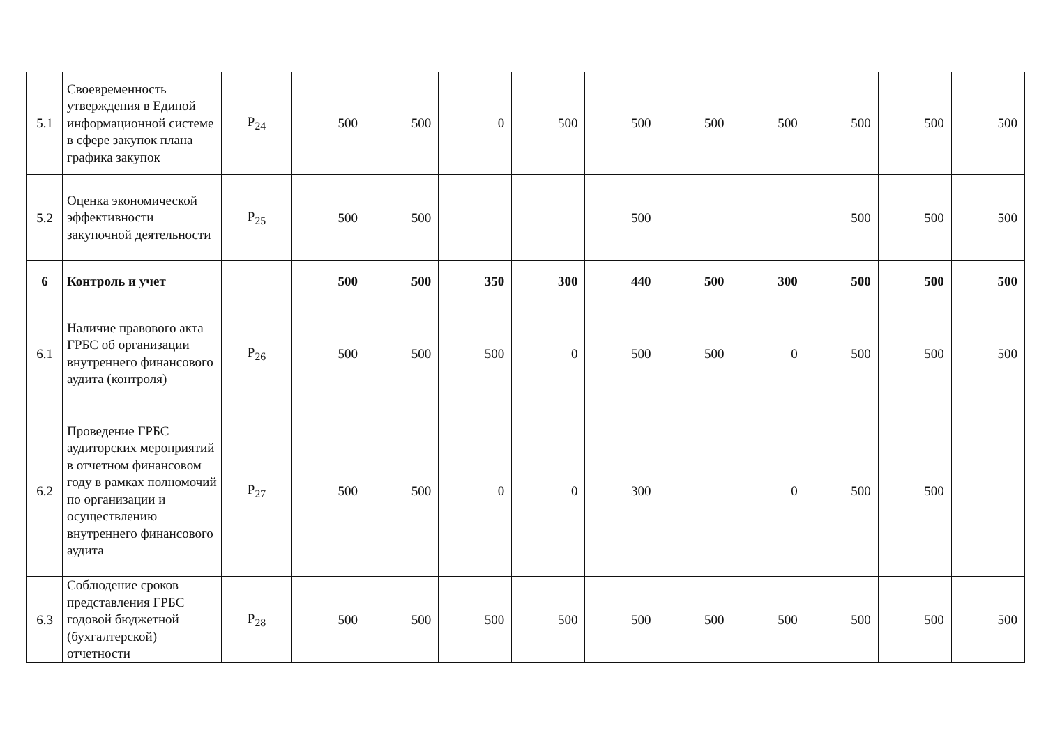| 5.1 | Своевременность утверждения в Единой информационной системе в сфере закупок плана графика закупок | P<sub>24</sub> | 500 | 500 | 0 | 500 | 500 | 500 | 500 | 500 | 500 | 500 |
| 5.2 | Оценка экономической эффективности закупочной деятельности | P<sub>25</sub> | 500 | 500 | | | 500 | | | 500 | 500 | 500 |
| 6 | Контроль и учет | | 500 | 500 | 350 | 300 | 440 | 500 | 300 | 500 | 500 | 500 |
| 6.1 | Наличие правового акта ГРБС об организации внутреннего финансового аудита (контроля) | P<sub>26</sub> | 500 | 500 | 500 | 0 | 500 | 500 | 0 | 500 | 500 | 500 |
| 6.2 | Проведение ГРБС аудиторских мероприятий в отчетном финансовом году в рамках полномочий по организации и осуществлению внутреннего финансового аудита | P<sub>27</sub> | 500 | 500 | 0 | 0 | 300 | | 0 | 500 | 500 | |
| 6.3 | Соблюдение сроков представления ГРБС годовой бюджетной (бухгалтерской) отчетности | P<sub>28</sub> | 500 | 500 | 500 | 500 | 500 | 500 | 500 | 500 | 500 | 500 |